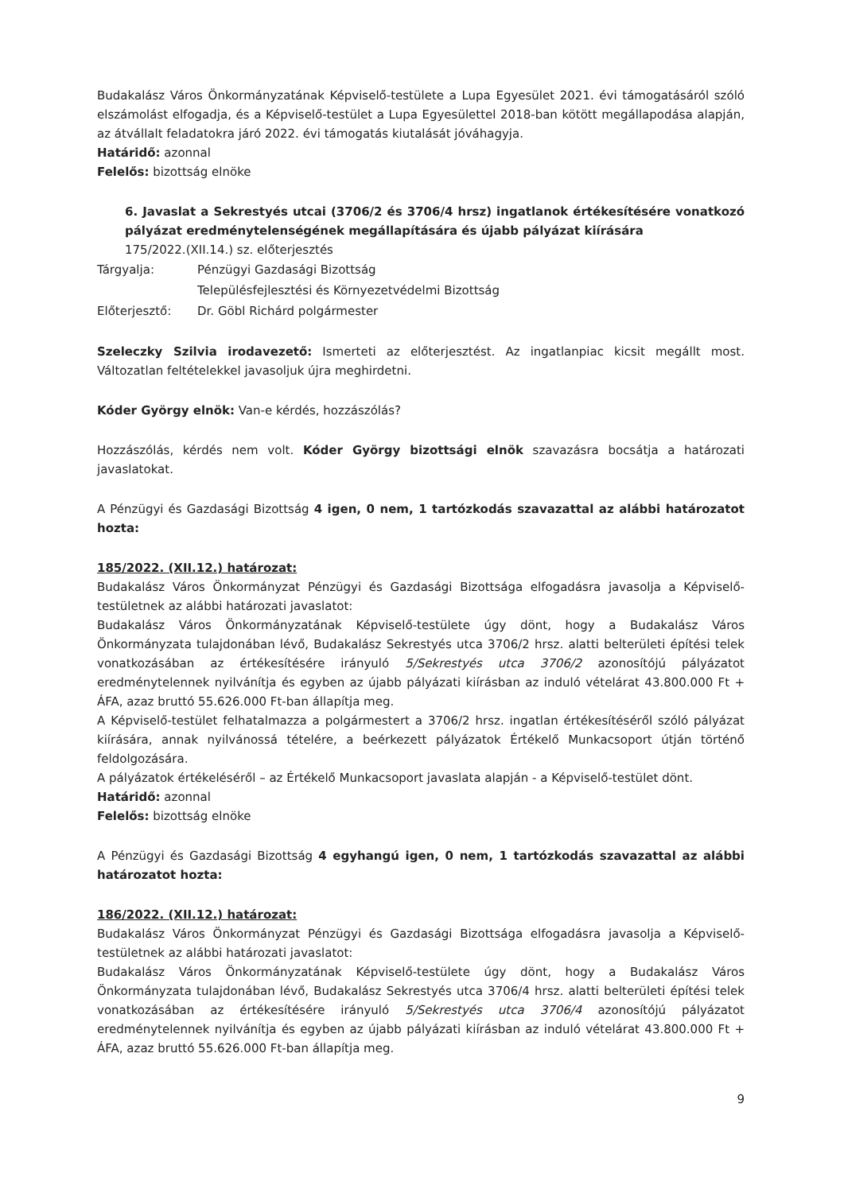Budakalász Város Önkormányzatának Képviselő-testülete a Lupa Egyesület 2021. évi támogatásáról szóló elszámolást elfogadja, és a Képviselő-testület a Lupa Egyesülettel 2018-ban kötött megállapodása alapján, az átvállalt feladatokra járó 2022. évi támogatás kiutalását jóváhagyja.
Határidő: azonnal
Felelős: bizottság elnöke
6. Javaslat a Sekrestyés utcai (3706/2 és 3706/4 hrsz) ingatlanok értékesítésére vonatkozó pályázat eredménytelenségének megállapítására és újabb pályázat kiírására
175/2022.(XII.14.) sz. előterjesztés
| Tárgyalja: | Pénzügyi Gazdasági Bizottság |
| | Településfejlesztési és Környezetvédelmi Bizottság |
| Előterjesztő: | Dr. Göbl Richárd polgármester |
Szeleczky Szilvia irodavezető: Ismerteti az előterjesztést. Az ingatlanpiac kicsit megállt most. Változatlan feltételekkel javasoljuk újra meghirdetni.
Kóder György elnök: Van-e kérdés, hozzászólás?
Hozzászólás, kérdés nem volt. Kóder György bizottsági elnök szavazásra bocsátja a határozati javaslatokat.
A Pénzügyi és Gazdasági Bizottság 4 igen, 0 nem, 1 tartózkodás szavazattal az alábbi határozatot hozta:
185/2022. (XII.12.) határozat:
Budakalász Város Önkormányzat Pénzügyi és Gazdasági Bizottsága elfogadásra javasolja a Képviselő-testületnek az alábbi határozati javaslatot:
Budakalász Város Önkormányzatának Képviselő-testülete úgy dönt, hogy a Budakalász Város Önkormányzata tulajdonában lévő, Budakalász Sekrestyés utca 3706/2 hrsz. alatti belterületi építési telek vonatkozásában az értékesítésére irányuló 5/Sekrestyés utca 3706/2 azonosítójú pályázatot eredménytelennek nyilvánítja és egyben az újabb pályázati kiírásban az induló vételárat 43.800.000 Ft + ÁFA, azaz bruttó 55.626.000 Ft-ban állapítja meg.
A Képviselő-testület felhatalmazza a polgármestert a 3706/2 hrsz. ingatlan értékesítéséről szóló pályázat kiírására, annak nyilvánossá tételére, a beérkezett pályázatok Értékelő Munkacsoport útján történő feldolgozására.
A pályázatok értékeléséről – az Értékelő Munkacsoport javaslata alapján - a Képviselő-testület dönt.
Határidő: azonnal
Felelős: bizottság elnöke
A Pénzügyi és Gazdasági Bizottság 4 egyhangú igen, 0 nem, 1 tartózkodás szavazattal az alábbi határozatot hozta:
186/2022. (XII.12.) határozat:
Budakalász Város Önkormányzat Pénzügyi és Gazdasági Bizottsága elfogadásra javasolja a Képviselő-testületnek az alábbi határozati javaslatot:
Budakalász Város Önkormányzatának Képviselő-testülete úgy dönt, hogy a Budakalász Város Önkormányzata tulajdonában lévő, Budakalász Sekrestyés utca 3706/4 hrsz. alatti belterületi építési telek vonatkozásában az értékesítésére irányuló 5/Sekrestyés utca 3706/4 azonosítójú pályázatot eredménytelennek nyilvánítja és egyben az újabb pályázati kiírásban az induló vételárat 43.800.000 Ft + ÁFA, azaz bruttó 55.626.000 Ft-ban állapítja meg.
9